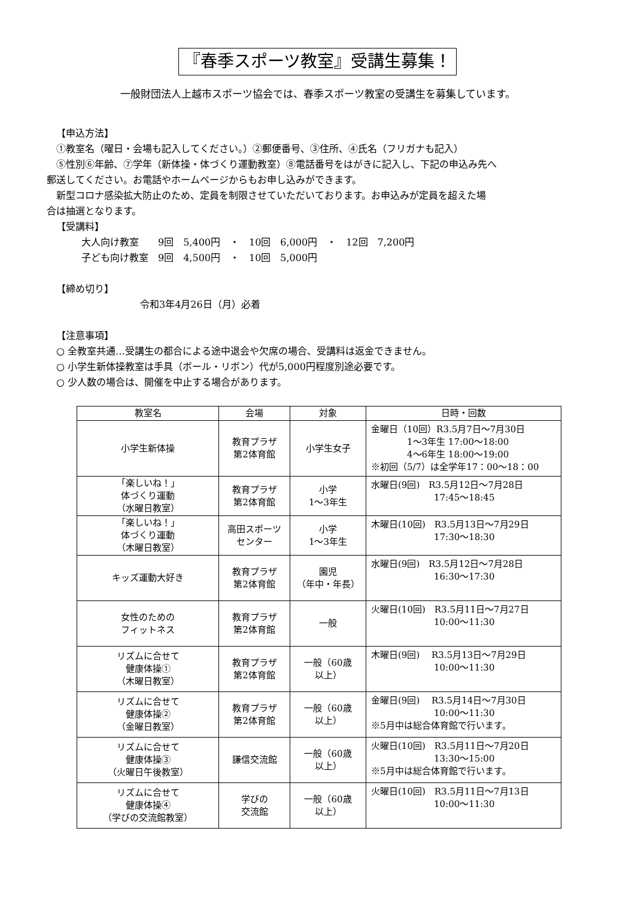『春季スポーツ教室』受講生募集！
一般財団法人上越市スポーツ協会では、春季スポーツ教室の受講生を募集しています。
【申込方法】
①教室名（曜日・会場も記入してください。）②郵便番号、③住所、④氏名（フリガナも記入）
⑤性別⑥年齢、⑦学年（新体操・体づくり運動教室）⑧電話番号をはがきに記入し、下記の申込み先へ
郵送してください。お電話やホームページからもお申し込みができます。
新型コロナ感染拡大防止のため、定員を制限させていただいております。お申込みが定員を超えた場
合は抽選となります。
【受講料】
大人向け教室　　9回　5,400円　・　10回　6,000円　・　12回　7,200円
子ども向け教室　9回　4,500円　・　10回　5,000円
【締め切り】
令和3年4月26日（月）必着
【注意事項】
○ 全教室共通…受講生の都合による途中退会や欠席の場合、受講料は返金できません。
○ 小学生新体操教室は手具（ボール・リボン）代が5,000円程度別途必要です。
○ 少人数の場合は、開催を中止する場合があります。
| 教室名 | 会場 | 対象 | 日時・回数 |
| --- | --- | --- | --- |
| 小学生新体操 | 教育プラザ 第2体育館 | 小学生女子 | 金曜日（10回）R3.5月7日～7月30日 1～3年生 17:00～18:00 4～6年生 18:00～19:00 ※初回（5/7）は全学年17：00～18：00 |
| 「楽しいね！」 体づくり運動 （水曜日教室） | 教育プラザ 第2体育館 | 小学 1～3年生 | 水曜日(9回) R3.5月12日～7月28日 17:45～18:45 |
| 「楽しいね！」 体づくり運動 （木曜日教室） | 高田スポーツ センター | 小学 1～3年生 | 木曜日(10回) R3.5月13日～7月29日 17:30～18:30 |
| キッズ運動大好き | 教育プラザ 第2体育館 | 園児 （年中・年長） | 水曜日(9回) R3.5月12日～7月28日 16:30～17:30 |
| 女性のための フィットネス | 教育プラザ 第2体育館 | 一般 | 火曜日(10回) R3.5月11日～7月27日 10:00～11:30 |
| リズムに合せて 健康体操① （木曜日教室） | 教育プラザ 第2体育館 | 一般（60歳 以上） | 木曜日(9回) R3.5月13日～7月29日 10:00～11:30 |
| リズムに合せて 健康体操② （金曜日教室） | 教育プラザ 第2体育館 | 一般（60歳 以上） | 金曜日(9回) R3.5月14日～7月30日 10:00～11:30 ※5月中は総合体育館で行います。 |
| リズムに合せて 健康体操③ （火曜日午後教室） | 謙信交流館 | 一般（60歳 以上） | 火曜日(10回) R3.5月11日～7月20日 13:30～15:00 ※5月中は総合体育館で行います。 |
| リズムに合せて 健康体操④ （学びの交流館教室） | 学びの 交流館 | 一般（60歳 以上） | 火曜日(10回) R3.5月11日～7月13日 10:00～11:30 |